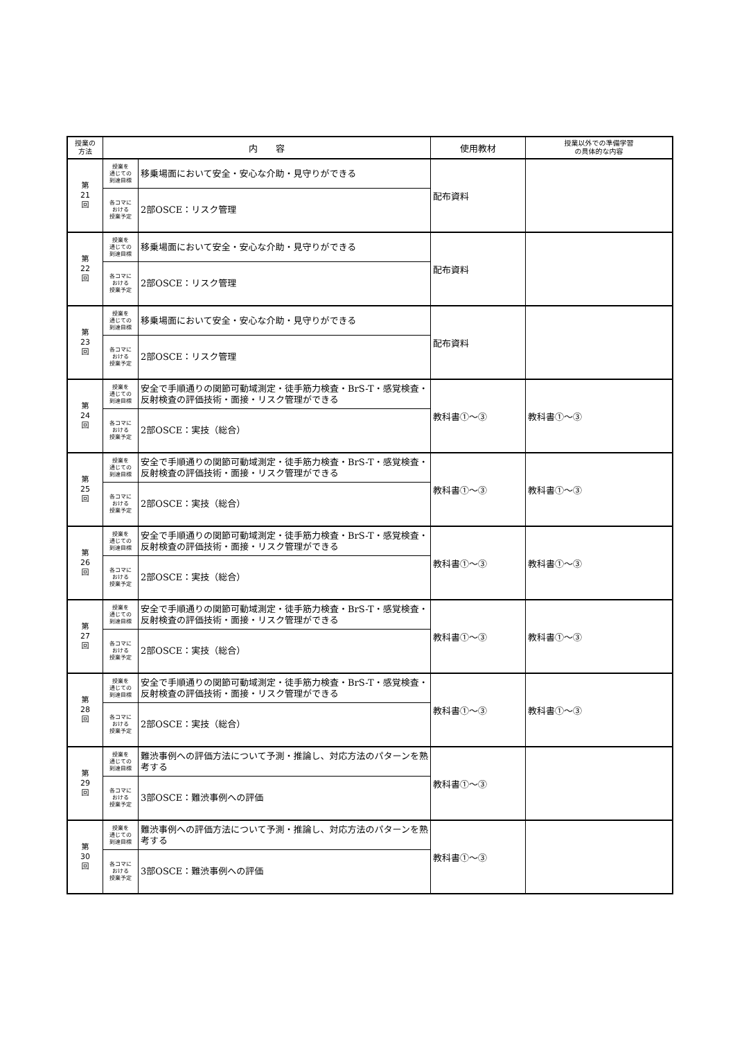| 授業の 方法 | 内 容 | | 使用教材 | 授業以外での準備学習 の具体的な内容 |
| --- | --- | --- | --- | --- |
| 第 21 回 | 授業を 通じての 到達目標 | 移乗場面において安全・安心な介助・見守りができる | 配布資料 | |
| | 各コマに おける 授業予定 | 2部OSCE：リスク管理 | | |
| 第 22 回 | 授業を 通じての 到達目標 | 移乗場面において安全・安心な介助・見守りができる | 配布資料 | |
| | 各コマに おける 授業予定 | 2部OSCE：リスク管理 | | |
| 第 23 回 | 授業を 通じての 到達目標 | 移乗場面において安全・安心な介助・見守りができる | 配布資料 | |
| | 各コマに おける 授業予定 | 2部OSCE：リスク管理 | | |
| 第 24 回 | 授業を 通じての 到達目標 | 安全で手順通りの関節可動域測定・徒手筋力検査・BrS-T・感覚検査・反射検査の評価技術・面接・リスク管理ができる | 教科書①～③ | 教科書①～③ |
| | 各コマに おける 授業予定 | 2部OSCE：実技（総合） | | |
| 第 25 回 | 授業を 通じての 到達目標 | 安全で手順通りの関節可動域測定・徒手筋力検査・BrS-T・感覚検査・反射検査の評価技術・面接・リスク管理ができる | 教科書①～③ | 教科書①～③ |
| | 各コマに おける 授業予定 | 2部OSCE：実技（総合） | | |
| 第 26 回 | 授業を 通じての 到達目標 | 安全で手順通りの関節可動域測定・徒手筋力検査・BrS-T・感覚検査・反射検査の評価技術・面接・リスク管理ができる | 教科書①～③ | 教科書①～③ |
| | 各コマに おける 授業予定 | 2部OSCE：実技（総合） | | |
| 第 27 回 | 授業を 通じての 到達目標 | 安全で手順通りの関節可動域測定・徒手筋力検査・BrS-T・感覚検査・反射検査の評価技術・面接・リスク管理ができる | 教科書①～③ | 教科書①～③ |
| | 各コマに おける 授業予定 | 2部OSCE：実技（総合） | | |
| 第 28 回 | 授業を 通じての 到達目標 | 安全で手順通りの関節可動域測定・徒手筋力検査・BrS-T・感覚検査・反射検査の評価技術・面接・リスク管理ができる | 教科書①～③ | 教科書①～③ |
| | 各コマに おける 授業予定 | 2部OSCE：実技（総合） | | |
| 第 29 回 | 授業を 通じての 到達目標 | 難渋事例への評価方法について予測・推論し、対応方法のパターンを熟考する | 教科書①～③ | |
| | 各コマに おける 授業予定 | 3部OSCE：難渋事例への評価 | | |
| 第 30 回 | 授業を 通じての 到達目標 | 難渋事例への評価方法について予測・推論し、対応方法のパターンを熟考する | 教科書①～③ | |
| | 各コマに おける 授業予定 | 3部OSCE：難渋事例への評価 | | |